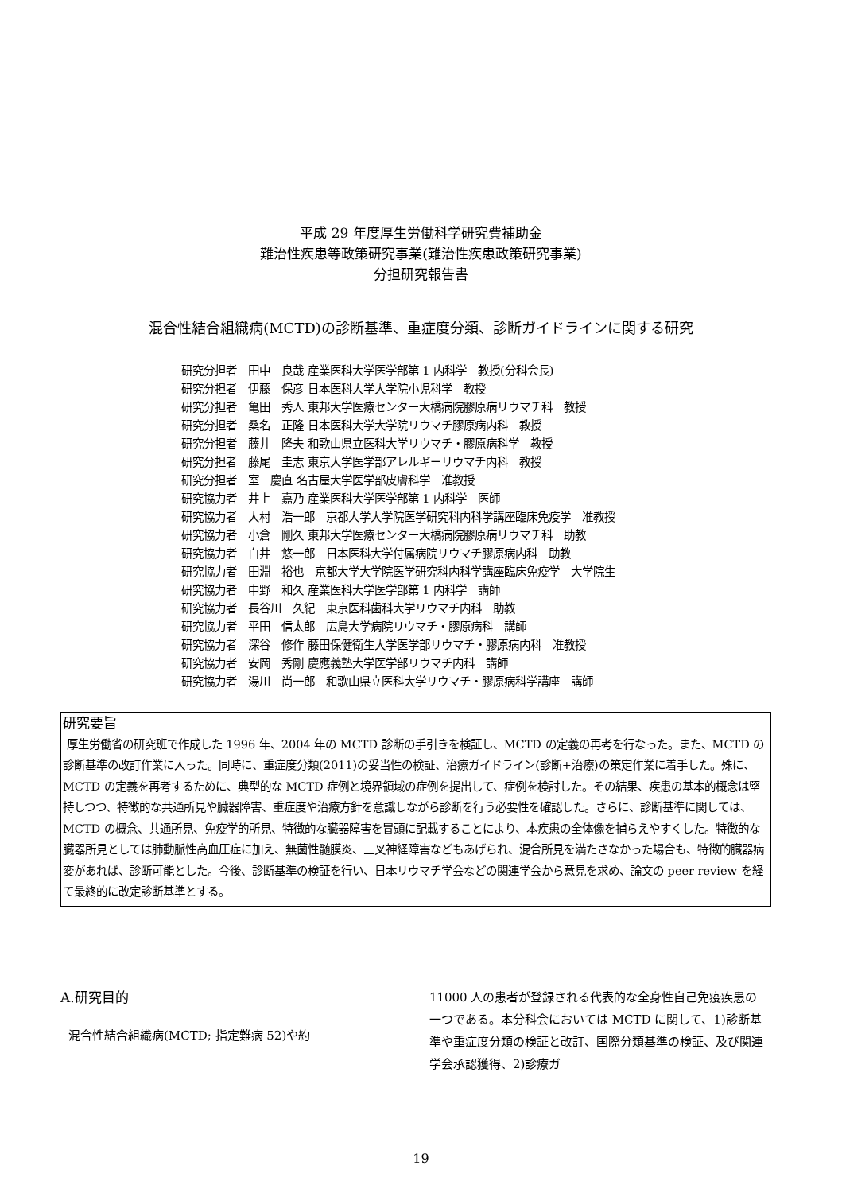平成 29 年度厚生労働科学研究費補助金
難治性疾患等政策研究事業(難治性疾患政策研究事業)
分担研究報告書
混合性結合組織病(MCTD)の診断基準、重症度分類、診断ガイドラインに関する研究
研究分担者　田中　良哉 産業医科大学医学部第 1 内科学　教授(分科会長)
研究分担者　伊藤　保彦 日本医科大学大学院小児科学　教授
研究分担者　亀田　秀人 東邦大学医療センター大橋病院膠原病リウマチ科　教授
研究分担者　桑名　正隆 日本医科大学大学院リウマチ膠原病内科　教授
研究分担者　藤井　隆夫 和歌山県立医科大学リウマチ・膠原病科学　教授
研究分担者　藤尾　圭志 東京大学医学部アレルギーリウマチ内科　教授
研究分担者　室　慶直 名古屋大学医学部皮膚科学　准教授
研究協力者　井上　嘉乃 産業医科大学医学部第 1 内科学　医師
研究協力者　大村　浩一郎　京都大学大学院医学研究科内科学講座臨床免疫学　准教授
研究協力者　小倉　剛久 東邦大学医療センター大橋病院膠原病リウマチ科　助教
研究協力者　白井　悠一郎　日本医科大学付属病院リウマチ膠原病内科　助教
研究協力者　田淵　裕也　京都大学大学院医学研究科内科学講座臨床免疫学　大学院生
研究協力者　中野　和久 産業医科大学医学部第 1 内科学　講師
研究協力者　長谷川　久紀　東京医科歯科大学リウマチ内科　助教
研究協力者　平田　信太郎　広島大学病院リウマチ・膠原病科　講師
研究協力者　深谷　修作 藤田保健衛生大学医学部リウマチ・膠原病内科　准教授
研究協力者　安岡　秀剛 慶應義塾大学医学部リウマチ内科　講師
研究協力者　湯川　尚一郎　和歌山県立医科大学リウマチ・膠原病科学講座　講師
研究要旨
厚生労働省の研究班で作成した 1996 年、2004 年の MCTD 診断の手引きを検証し、MCTD の定義の再考を行なった。また、MCTD の診断基準の改訂作業に入った。同時に、重症度分類(2011)の妥当性の検証、治療ガイドライン(診断+治療)の策定作業に着手した。殊に、MCTD の定義を再考するために、典型的な MCTD 症例と境界領域の症例を提出して、症例を検討した。その結果、疾患の基本的概念は堅持しつつ、特徴的な共通所見や臓器障害、重症度や治療方針を意識しながら診断を行う必要性を確認した。さらに、診断基準に関しては、MCTD の概念、共通所見、免疫学的所見、特徴的な臓器障害を冒頭に記載することにより、本疾患の全体像を捕らえやすくした。特徴的な臓器所見としては肺動脈性高血圧症に加え、無菌性髄膜炎、三叉神経障害などもあげられ、混合所見を満たさなかった場合も、特徴的臓器病変があれば、診断可能とした。今後、診断基準の検証を行い、日本リウマチ学会などの関連学会から意見を求め、論文の peer review を経て最終的に改定診断基準とする。
A.研究目的
混合性結合組織病(MCTD; 指定難病 52)や約
11000 人の患者が登録される代表的な全身性自己免疫疾患の一つである。本分科会においては MCTD に関して、1)診断基準や重症度分類の検証と改訂、国際分類基準の検証、及び関連学会承認獲得、2)診療ガ
19